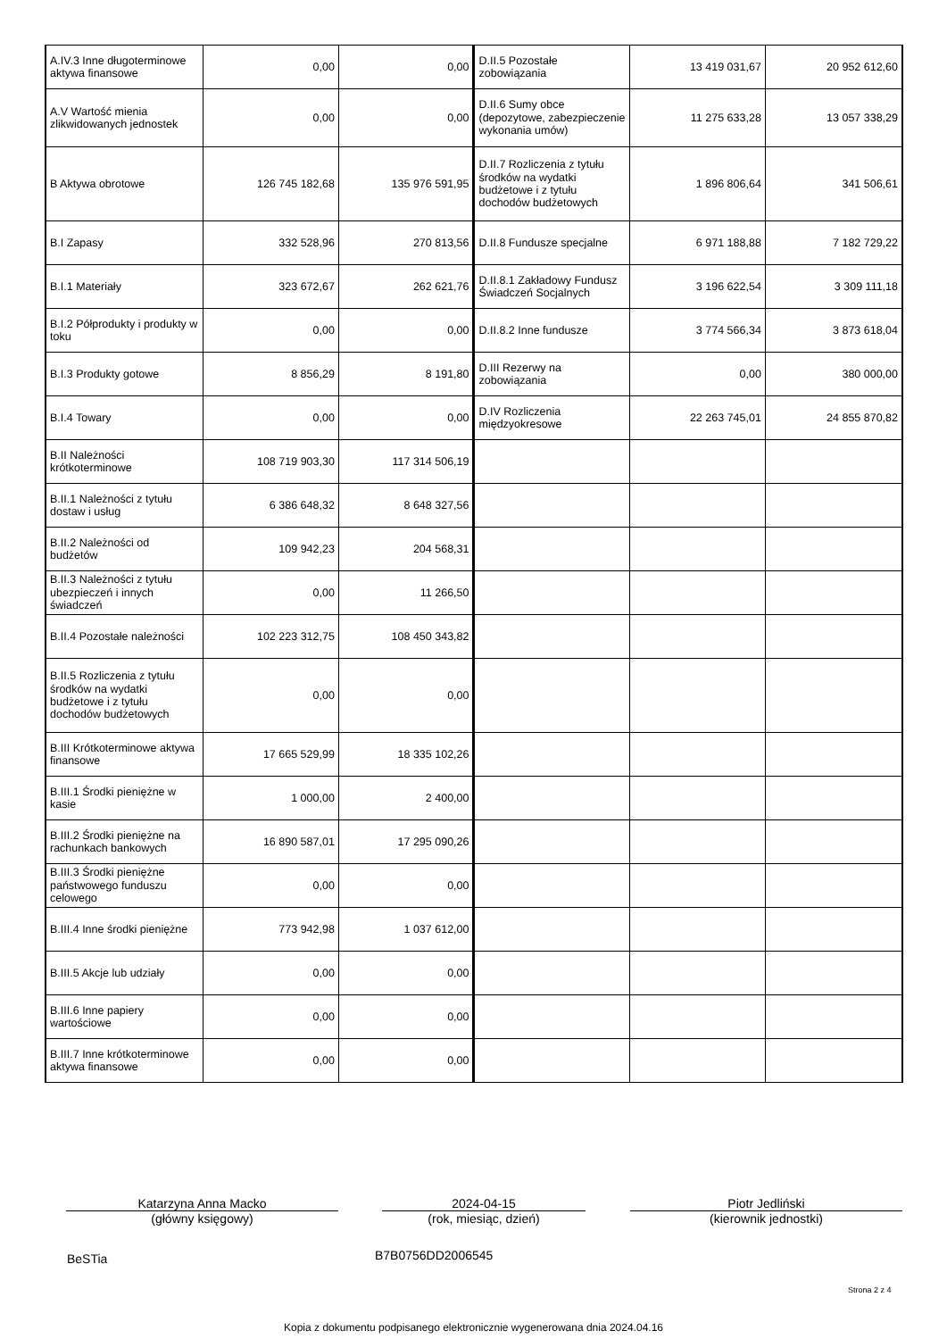| A.IV.3 Inne długoterminowe aktywa finansowe | 0,00 | 0,00 | D.II.5 Pozostałe zobowiązania | 13 419 031,67 | 20 952 612,60 |
| A.V Wartość mienia zlikwidowanych jednostek | 0,00 | 0,00 | D.II.6 Sumy obce (depozytowe, zabezpieczenie wykonania umów) | 11 275 633,28 | 13 057 338,29 |
| B Aktywa obrotowe | 126 745 182,68 | 135 976 591,95 | D.II.7 Rozliczenia z tytułu środków na wydatki budżetowe i z tytułu dochodów budżetowych | 1 896 806,64 | 341 506,61 |
| B.I Zapasy | 332 528,96 | 270 813,56 | D.II.8 Fundusze specjalne | 6 971 188,88 | 7 182 729,22 |
| B.I.1 Materiały | 323 672,67 | 262 621,76 | D.II.8.1 Zakładowy Fundusz Świadczeń Socjalnych | 3 196 622,54 | 3 309 111,18 |
| B.I.2 Półprodukty i produkty w toku | 0,00 | 0,00 | D.II.8.2 Inne fundusze | 3 774 566,34 | 3 873 618,04 |
| B.I.3 Produkty gotowe | 8 856,29 | 8 191,80 | D.III Rezerwy na zobowiązania | 0,00 | 380 000,00 |
| B.I.4 Towary | 0,00 | 0,00 | D.IV Rozliczenia międzyokresowe | 22 263 745,01 | 24 855 870,82 |
| B.II Należności krótkoterminowe | 108 719 903,30 | 117 314 506,19 | | | |
| B.II.1 Należności z tytułu dostaw i usług | 6 386 648,32 | 8 648 327,56 | | | |
| B.II.2 Należności od budżetów | 109 942,23 | 204 568,31 | | | |
| B.II.3 Należności z tytułu ubezpieczeń i innych świadczeń | 0,00 | 11 266,50 | | | |
| B.II.4 Pozostałe należności | 102 223 312,75 | 108 450 343,82 | | | |
| B.II.5 Rozliczenia z tytułu środków na wydatki budżetowe i z tytułu dochodów budżetowych | 0,00 | 0,00 | | | |
| B.III Krótkoterminowe aktywa finansowe | 17 665 529,99 | 18 335 102,26 | | | |
| B.III.1 Środki pieniężne w kasie | 1 000,00 | 2 400,00 | | | |
| B.III.2 Środki pieniężne na rachunkach bankowych | 16 890 587,01 | 17 295 090,26 | | | |
| B.III.3 Środki pieniężne państwowego funduszu celowego | 0,00 | 0,00 | | | |
| B.III.4 Inne środki pieniężne | 773 942,98 | 1 037 612,00 | | | |
| B.III.5 Akcje lub udziały | 0,00 | 0,00 | | | |
| B.III.6 Inne papiery wartościowe | 0,00 | 0,00 | | | |
| B.III.7 Inne krótkoterminowe aktywa finansowe | 0,00 | 0,00 | | | |
Katarzyna Anna Macko
(główny księgowy)
2024-04-15
(rok, miesiąc, dzień)
Piotr Jedliński
(kierownik jednostki)
BeSTia B7B0756DD2006545
Strona 2 z 4
Kopia z dokumentu podpisanego elektronicznie wygenerowana dnia 2024.04.16